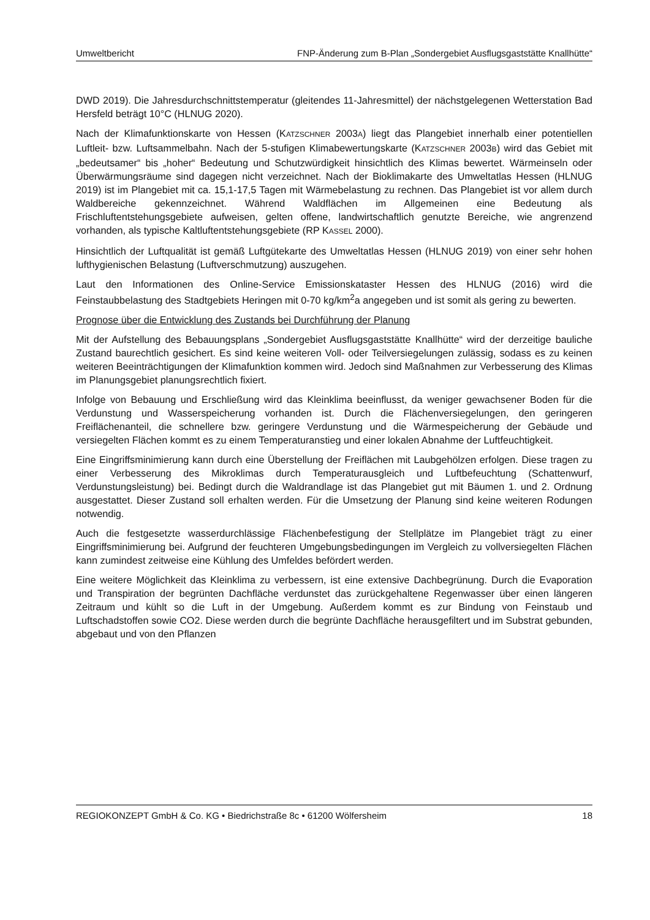Umweltbericht FNP-Änderung zum B-Plan „Sondergebiet Ausflugsgaststätte Knallhütte“
DWD 2019). Die Jahresdurchschnittstemperatur (gleitendes 11-Jahresmittel) der nächstgelegenen Wetterstation Bad Hersfeld beträgt 10°C (HLNUG 2020).
Nach der Klimafunktionskarte von Hessen (KATZSCHNER 2003A) liegt das Plangebiet innerhalb einer potentiellen Luftleit- bzw. Luftsammelbahn. Nach der 5-stufigen Klimabewertungskarte (KATZSCHNER 2003B) wird das Gebiet mit „bedeutsamer“ bis „hoher“ Bedeutung und Schutzwürdigkeit hinsichtlich des Klimas bewertet. Wärmeinseln oder Überwärmungsräume sind dagegen nicht verzeichnet. Nach der Bioklimakarte des Umweltatlas Hessen (HLNUG 2019) ist im Plangebiet mit ca. 15,1-17,5 Tagen mit Wärmebelastung zu rechnen. Das Plangebiet ist vor allem durch Waldbereiche gekennzeichnet. Während Waldflächen im Allgemeinen eine Bedeutung als Frischluftentstehungsgebiete aufweisen, gelten offene, landwirtschaftlich genutzte Bereiche, wie angrenzend vorhanden, als typische Kaltluftentstehungsgebiete (RP KASSEL 2000).
Hinsichtlich der Luftqualität ist gemäß Luftgütekarte des Umweltatlas Hessen (HLNUG 2019) von einer sehr hohen lufthygienischen Belastung (Luftverschmutzung) auszugehen.
Laut den Informationen des Online-Service Emissionskataster Hessen des HLNUG (2016) wird die Feinstaubbelastung des Stadtgebiets Heringen mit 0-70 kg/km<sup>2</sup>a angegeben und ist somit als gering zu bewerten.
Prognose über die Entwicklung des Zustands bei Durchführung der Planung
Mit der Aufstellung des Bebauungsplans „Sondergebiet Ausflugsgaststätte Knallhütte“ wird der derzeitige bauliche Zustand baurechtlich gesichert. Es sind keine weiteren Voll- oder Teilversiegelungen zulässig, sodass es zu keinen weiteren Beeinträchtigungen der Klimafunktion kommen wird. Jedoch sind Maßnahmen zur Verbesserung des Klimas im Planungsgebiet planungsrechtlich fixiert.
Infolge von Bebauung und Erschließung wird das Kleinklima beeinflusst, da weniger gewachsener Boden für die Verdunstung und Wasserspeicherung vorhanden ist. Durch die Flächenversiegelungen, den geringeren Freiflächenanteil, die schnellere bzw. geringere Verdunstung und die Wärmespeicherung der Gebäude und versiegelten Flächen kommt es zu einem Temperaturanstieg und einer lokalen Abnahme der Luftfeuchtigkeit.
Eine Eingriffsminimierung kann durch eine Überstellung der Freiflächen mit Laubgehölzen erfolgen. Diese tragen zu einer Verbesserung des Mikroklimas durch Temperaturausgleich und Luftbefeuchtung (Schattenwurf, Verdunstungsleistung) bei. Bedingt durch die Waldrandlage ist das Plangebiet gut mit Bäumen 1. und 2. Ordnung ausgestattet. Dieser Zustand soll erhalten werden. Für die Umsetzung der Planung sind keine weiteren Rodungen notwendig.
Auch die festgesetzte wasserdurchlässige Flächenbefestigung der Stellplätze im Plangebiet trägt zu einer Eingriffsminimierung bei. Aufgrund der feuchteren Umgebungsbedingungen im Vergleich zu vollversiegelten Flächen kann zumindest zeitweise eine Kühlung des Umfeldes befördert werden.
Eine weitere Möglichkeit das Kleinklima zu verbessern, ist eine extensive Dachbegrünung. Durch die Evaporation und Transpiration der begrünten Dachfläche verdunstet das zurückgehaltene Regenwasser über einen längeren Zeitraum und kühlt so die Luft in der Umgebung. Außerdem kommt es zur Bindung von Feinstaub und Luftschadstoffen sowie CO2. Diese werden durch die begrünte Dachfläche herausgefiltert und im Substrat gebunden, abgebaut und von den Pflanzen
REGIOKONZEPT GmbH & Co. KG • Biedrichstraße 8c • 61200 Wölfersheim 18